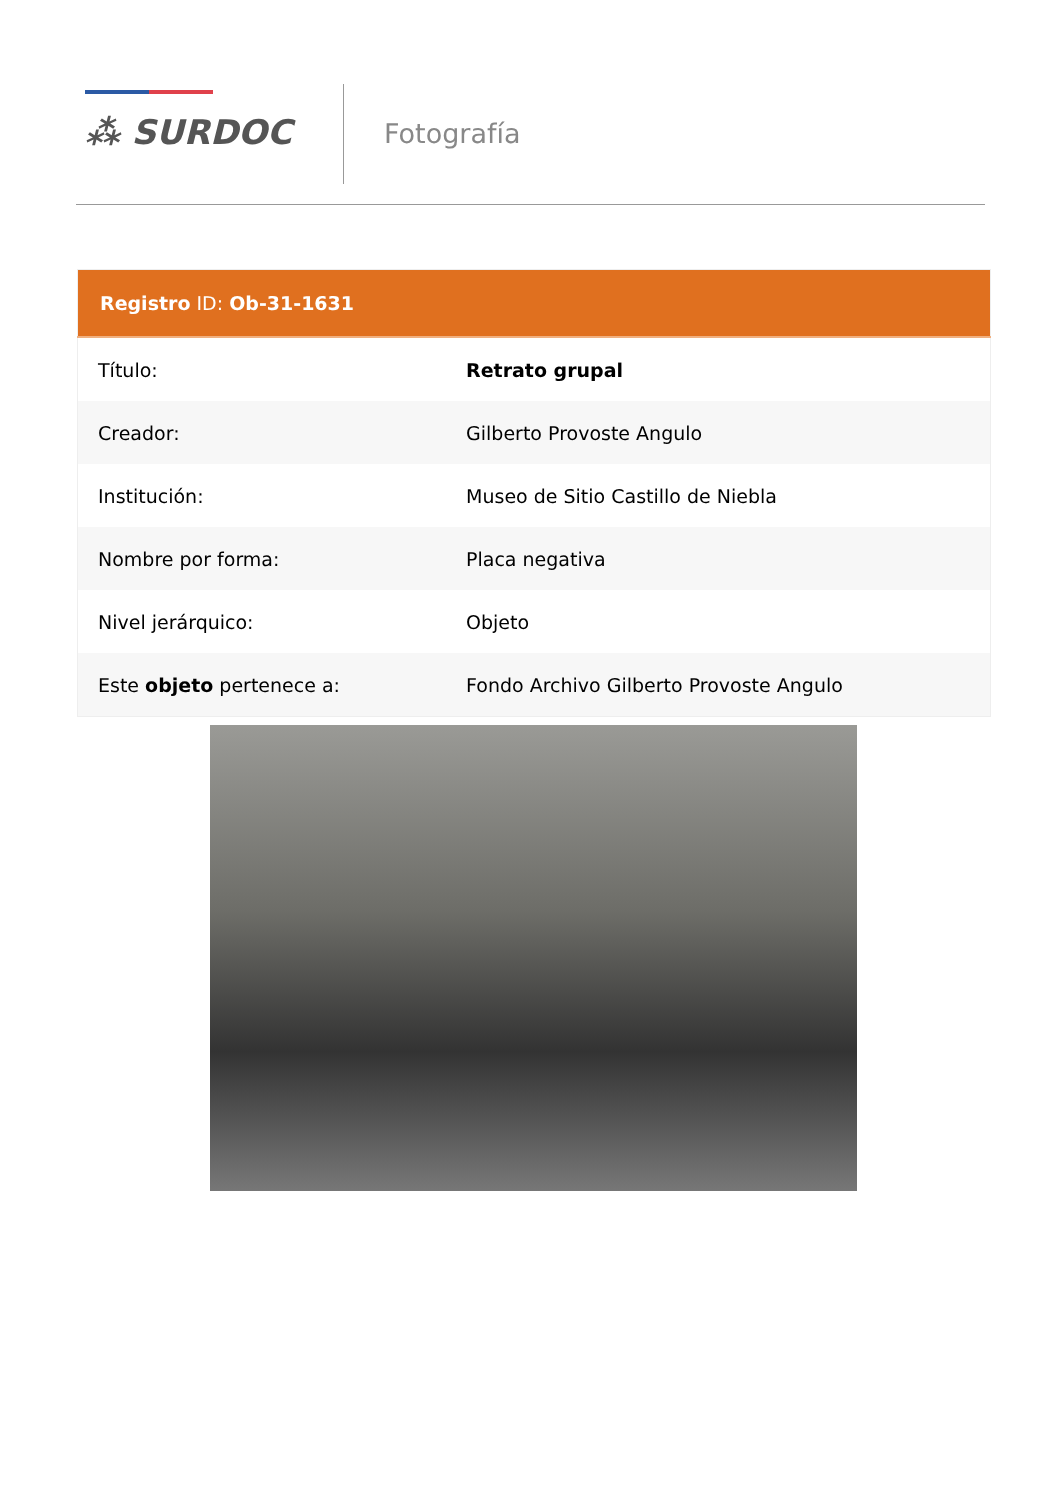⁂ SURDOC Fotografía
| Registro ID: Ob-31-1631 | |
| --- | --- |
| Título: | Retrato grupal |
| Creador: | Gilberto Provoste Angulo |
| Institución: | Museo de Sitio Castillo de Niebla |
| Nombre por forma: | Placa negativa |
| Nivel jerárquico: | Objeto |
| Este objeto pertenece a: | Fondo Archivo Gilberto Provoste Angulo |